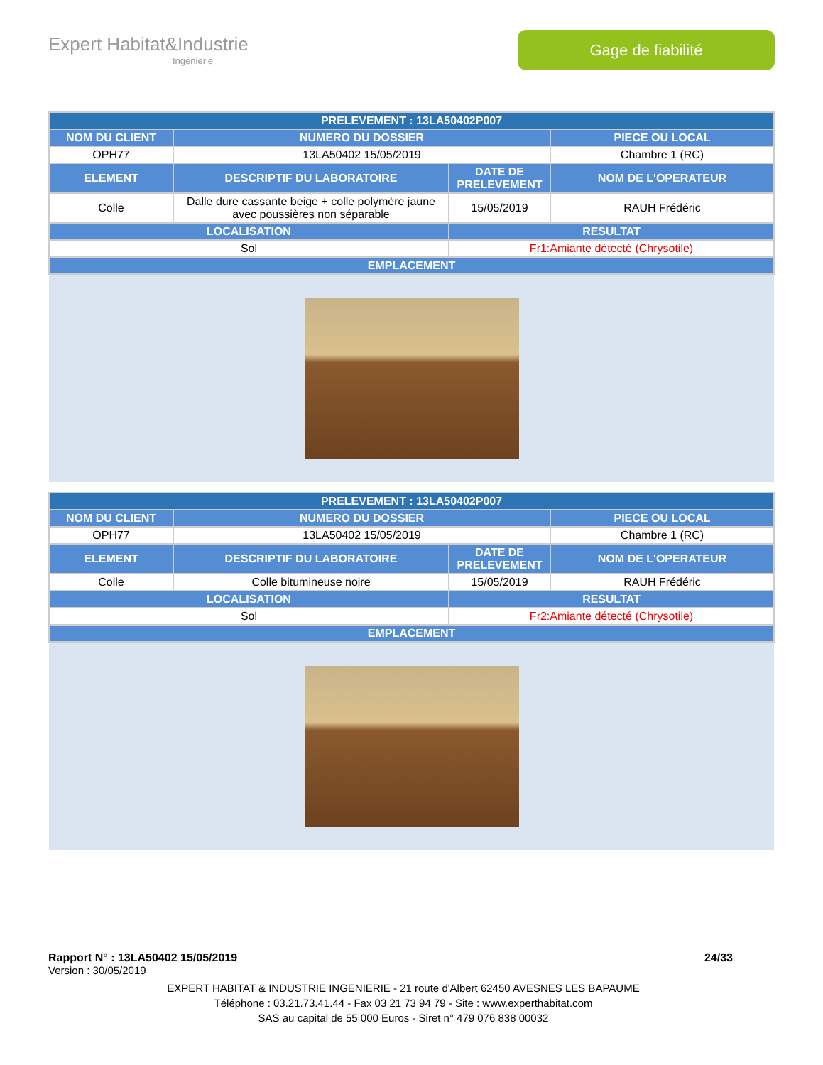Expert Habitat&Industrie
Ingénierie
Gage de fiabilité
| PRELEVEMENT : 13LA50402P007 | | | |
| --- | --- | --- | --- |
| NOM DU CLIENT | NUMERO DU DOSSIER | | PIECE OU LOCAL |
| OPH77 | 13LA50402 15/05/2019 | | Chambre 1 (RC) |
| ELEMENT | DESCRIPTIF DU LABORATOIRE | DATE DE PRELEVEMENT | NOM DE L'OPERATEUR |
| Colle | Dalle dure cassante beige + colle polymère jaune avec poussières non séparable | 15/05/2019 | RAUH Frédéric |
| LOCALISATION | | RESULTAT | |
| Sol | | Fr1:Amiante détecté (Chrysotile) | |
| EMPLACEMENT | | | |
| PRELEVEMENT : 13LA50402P007 | | | |
| --- | --- | --- | --- |
| NOM DU CLIENT | NUMERO DU DOSSIER | | PIECE OU LOCAL |
| OPH77 | 13LA50402 15/05/2019 | | Chambre 1 (RC) |
| ELEMENT | DESCRIPTIF DU LABORATOIRE | DATE DE PRELEVEMENT | NOM DE L'OPERATEUR |
| Colle | Colle bitumineuse noire | 15/05/2019 | RAUH Frédéric |
| LOCALISATION | | RESULTAT | |
| Sol | | Fr2:Amiante détecté (Chrysotile) | |
| EMPLACEMENT | | | |
Rapport N° : 13LA50402 15/05/2019 24/33
Version : 30/05/2019
EXPERT HABITAT & INDUSTRIE INGENIERIE - 21 route d'Albert 62450 AVESNES LES BAPAUME
Téléphone : 03.21.73.41.44 - Fax 03 21 73 94 79 - Site : www.experthabitat.com
SAS au capital de 55 000 Euros - Siret n° 479 076 838 00032